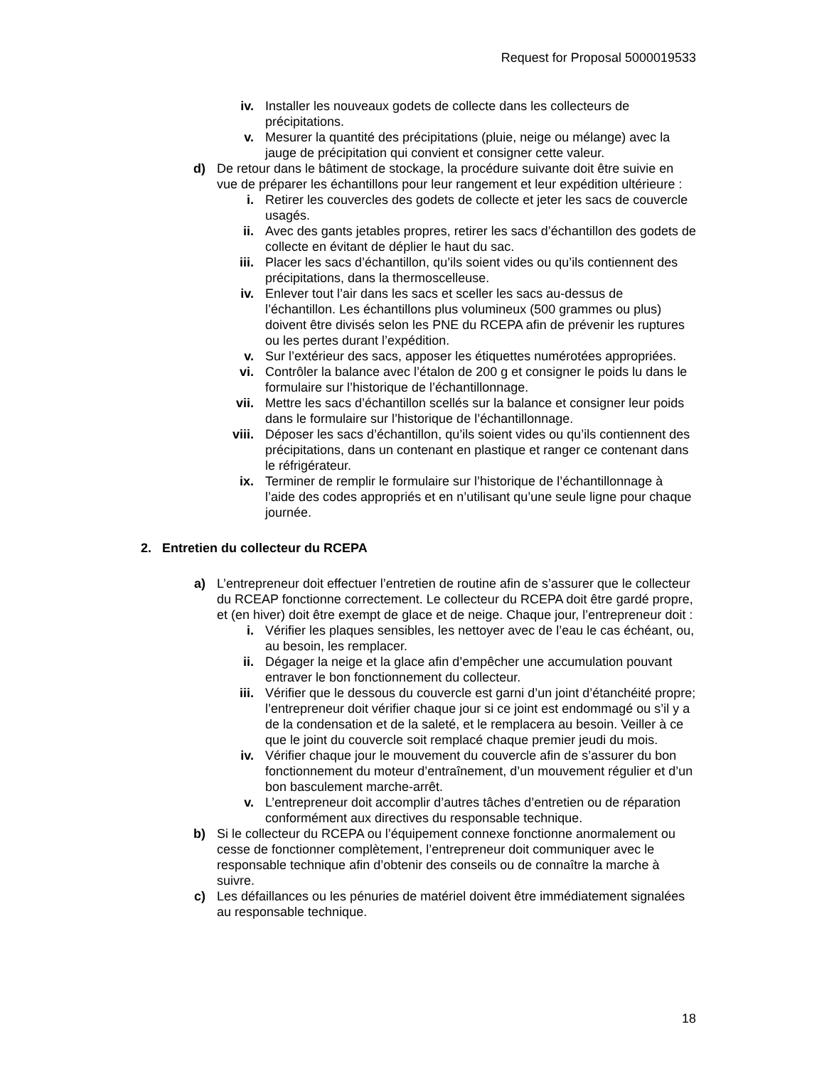Request for Proposal 5000019533
iv. Installer les nouveaux godets de collecte dans les collecteurs de précipitations.
v. Mesurer la quantité des précipitations (pluie, neige ou mélange) avec la jauge de précipitation qui convient et consigner cette valeur.
d) De retour dans le bâtiment de stockage, la procédure suivante doit être suivie en vue de préparer les échantillons pour leur rangement et leur expédition ultérieure :
i. Retirer les couvercles des godets de collecte et jeter les sacs de couvercle usagés.
ii. Avec des gants jetables propres, retirer les sacs d’échantillon des godets de collecte en évitant de déplier le haut du sac.
iii. Placer les sacs d’échantillon, qu’ils soient vides ou qu’ils contiennent des précipitations, dans la thermoscelleuse.
iv. Enlever tout l’air dans les sacs et sceller les sacs au-dessus de l’échantillon. Les échantillons plus volumineux (500 grammes ou plus) doivent être divisés selon les PNE du RCEPA afin de prévenir les ruptures ou les pertes durant l’expédition.
v. Sur l’extérieur des sacs, apposer les étiquettes numérotées appropriées.
vi. Contrôler la balance avec l’étalon de 200 g et consigner le poids lu dans le formulaire sur l’historique de l’échantillonnage.
vii. Mettre les sacs d’échantillon scellés sur la balance et consigner leur poids dans le formulaire sur l’historique de l’échantillonnage.
viii. Déposer les sacs d’échantillon, qu’ils soient vides ou qu’ils contiennent des précipitations, dans un contenant en plastique et ranger ce contenant dans le réfrigérateur.
ix. Terminer de remplir le formulaire sur l’historique de l’échantillonnage à l’aide des codes appropriés et en n’utilisant qu’une seule ligne pour chaque journée.
2. Entretien du collecteur du RCEPA
a) L’entrepreneur doit effectuer l’entretien de routine afin de s’assurer que le collecteur du RCEAP fonctionne correctement. Le collecteur du RCEPA doit être gardé propre, et (en hiver) doit être exempt de glace et de neige. Chaque jour, l’entrepreneur doit :
i. Vérifier les plaques sensibles, les nettoyer avec de l’eau le cas échéant, ou, au besoin, les remplacer.
ii. Dégager la neige et la glace afin d’empêcher une accumulation pouvant entraver le bon fonctionnement du collecteur.
iii. Vérifier que le dessous du couvercle est garni d’un joint d’étanchéité propre; l’entrepreneur doit vérifier chaque jour si ce joint est endommagé ou s’il y a de la condensation et de la saleté, et le remplacera au besoin. Veiller à ce que le joint du couvercle soit remplacé chaque premier jeudi du mois.
iv. Vérifier chaque jour le mouvement du couvercle afin de s’assurer du bon fonctionnement du moteur d’entraînement, d’un mouvement régulier et d’un bon basculement marche-arrêt.
v. L’entrepreneur doit accomplir d’autres tâches d’entretien ou de réparation conformément aux directives du responsable technique.
b) Si le collecteur du RCEPA ou l’équipement connexe fonctionne anormalement ou cesse de fonctionner complètement, l’entrepreneur doit communiquer avec le responsable technique afin d’obtenir des conseils ou de connaître la marche à suivre.
c) Les défaillances ou les pénuries de matériel doivent être immédiatement signalées au responsable technique.
18